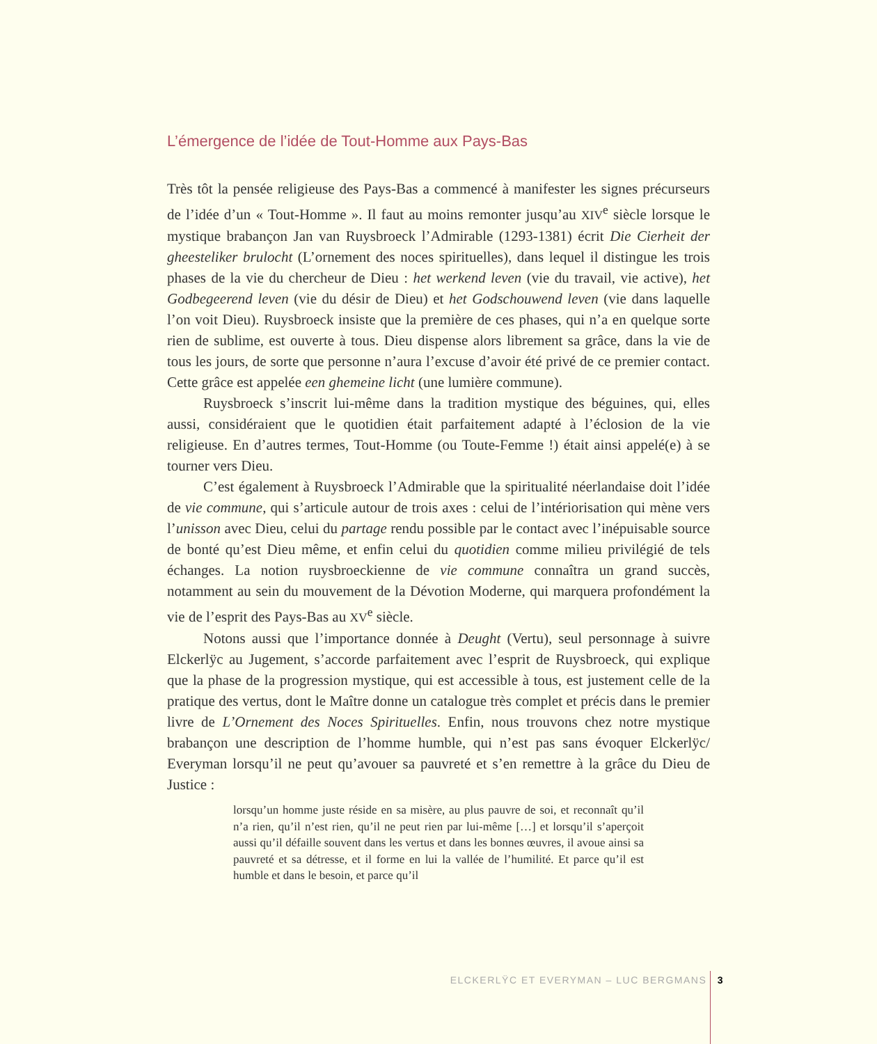L’émergence de l’idée de Tout-Homme aux Pays-Bas
Très tôt la pensée religieuse des Pays-Bas a commencé à manifester les signes précurseurs de l’idée d’un « Tout-Homme ». Il faut au moins remonter jusqu’au XIV<sup>e</sup> siècle lorsque le mystique brabançon Jan van Ruysbroeck l’Admirable (1293-1381) écrit Die Cierheit der gheesteliker brulocht (L’ornement des noces spirituelles), dans lequel il distingue les trois phases de la vie du chercheur de Dieu : het werkend leven (vie du travail, vie active), het Godbegeerend leven (vie du désir de Dieu) et het Godschouwend leven (vie dans laquelle l’on voit Dieu). Ruysbroeck insiste que la première de ces phases, qui n’a en quelque sorte rien de sublime, est ouverte à tous. Dieu dispense alors librement sa grâce, dans la vie de tous les jours, de sorte que personne n’aura l’excuse d’avoir été privé de ce premier contact. Cette grâce est appelée een ghemeine licht (une lumière commune).
Ruysbroeck s’inscrit lui-même dans la tradition mystique des béguines, qui, elles aussi, considéraient que le quotidien était parfaitement adapté à l’éclosion de la vie religieuse. En d’autres termes, Tout-Homme (ou Toute-Femme !) était ainsi appelé(e) à se tourner vers Dieu.
C’est également à Ruysbroeck l’Admirable que la spiritualité néerlandaise doit l’idée de vie commune, qui s’articule autour de trois axes : celui de l’intériorisation qui mène vers l’unisson avec Dieu, celui du partage rendu possible par le contact avec l’inépuisable source de bonté qu’est Dieu même, et enfin celui du quotidien comme milieu privilégié de tels échanges. La notion ruysbroeckienne de vie commune connaîtra un grand succès, notamment au sein du mouvement de la Dévotion Moderne, qui marquera profondément la vie de l’esprit des Pays-Bas au XV<sup>e</sup> siècle.
Notons aussi que l’importance donnée à Deught (Vertu), seul personnage à suivre Elckerlÿc au Jugement, s’accorde parfaitement avec l’esprit de Ruysbroeck, qui explique que la phase de la progression mystique, qui est accessible à tous, est justement celle de la pratique des vertus, dont le Maître donne un catalogue très complet et précis dans le premier livre de L’Ornement des Noces Spirituelles. Enfin, nous trouvons chez notre mystique brabançon une description de l’homme humble, qui n’est pas sans évoquer Elckerlÿc/ Everyman lorsqu’il ne peut qu’avouer sa pauvreté et s’en remettre à la grâce du Dieu de Justice :
lorsqu’un homme juste réside en sa misère, au plus pauvre de soi, et reconnaît qu’il n’a rien, qu’il n’est rien, qu’il ne peut rien par lui-même […] et lorsqu’il s’aperçoit aussi qu’il défaille souvent dans les vertus et dans les bonnes œuvres, il avoue ainsi sa pauvreté et sa détresse, et il forme en lui la vallée de l’humilité. Et parce qu’il est humble et dans le besoin, et parce qu’il
ELCKERLŸC ET EVERYMAN – LUC BERGMANS 3